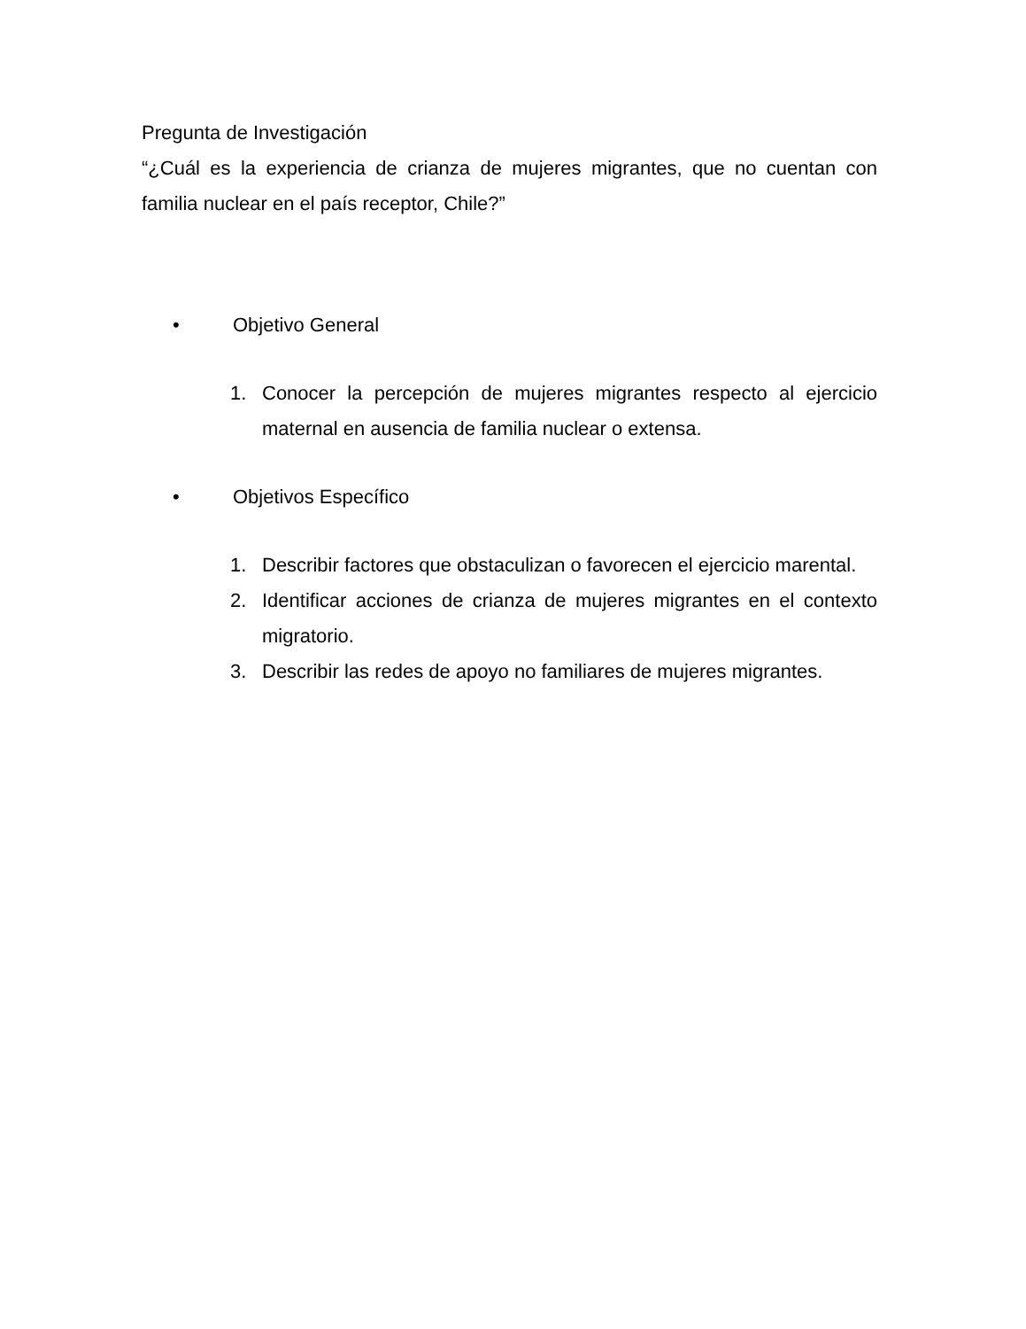Pregunta de Investigación
“¿Cuál es la experiencia de crianza de mujeres migrantes, que no cuentan con familia nuclear en el país receptor, Chile?”
• Objetivo General
1. Conocer la percepción de mujeres migrantes respecto al ejercicio maternal en ausencia de familia nuclear o extensa.
• Objetivos Específico
1. Describir factores que obstaculizan o favorecen el ejercicio marental.
2. Identificar acciones de crianza de mujeres migrantes en el contexto migratorio.
3. Describir las redes de apoyo no familiares de mujeres migrantes.